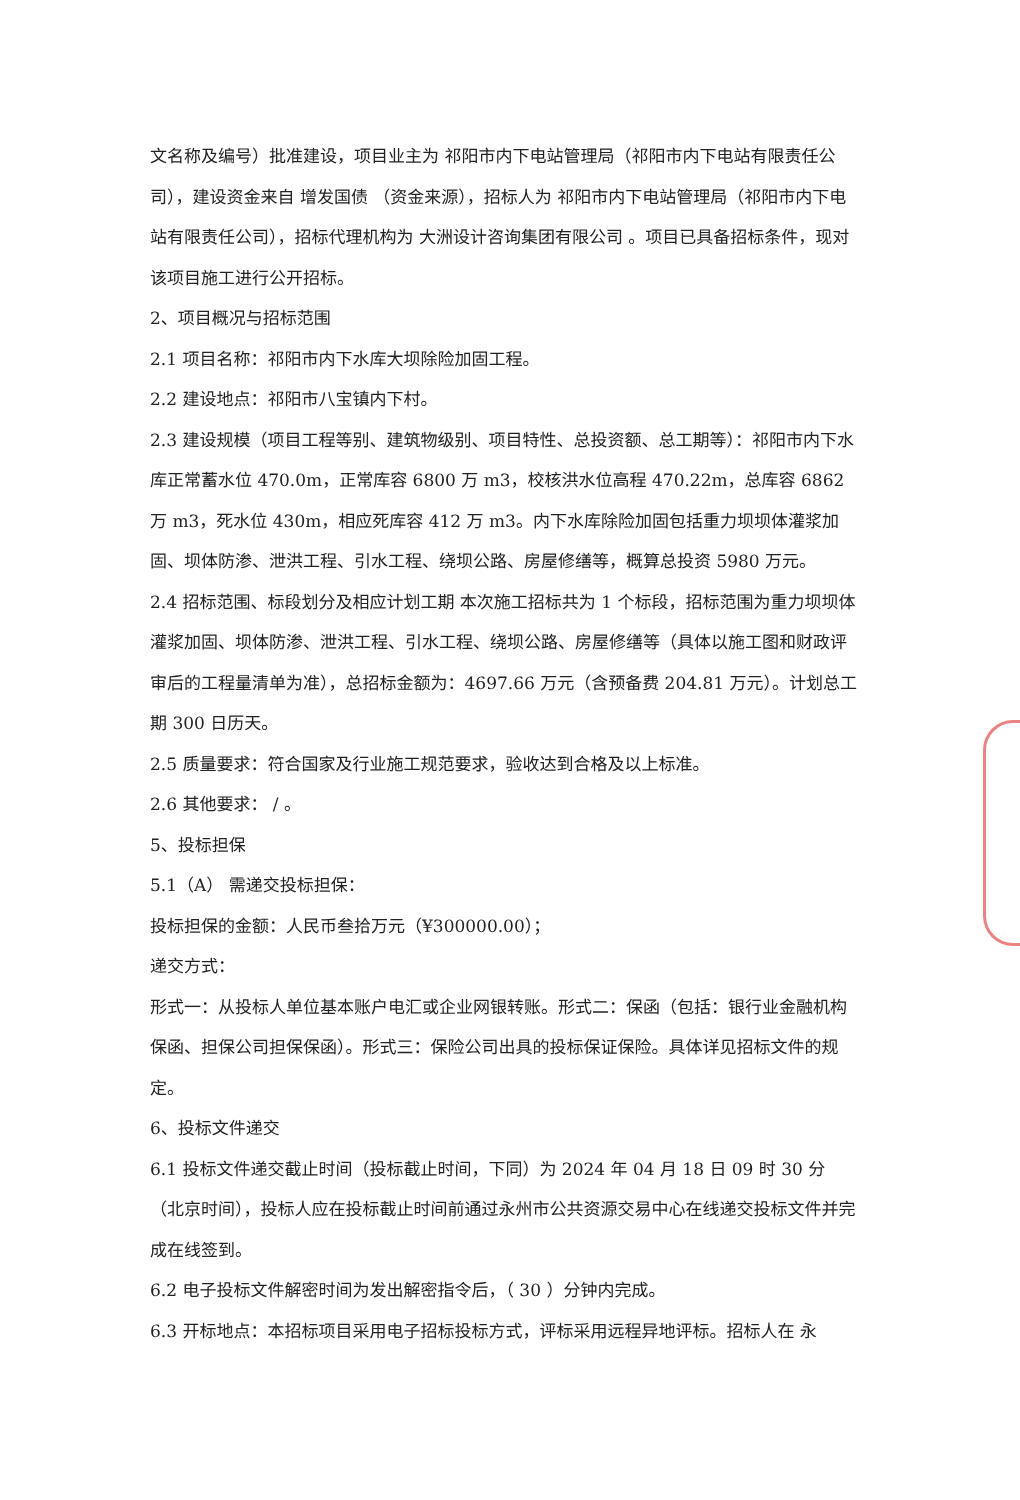文名称及编号）批准建设，项目业主为 祁阳市内下电站管理局（祁阳市内下电站有限责任公司），建设资金来自 增发国债 （资金来源），招标人为 祁阳市内下电站管理局（祁阳市内下电站有限责任公司），招标代理机构为 大洲设计咨询集团有限公司 。项目已具备招标条件，现对该项目施工进行公开招标。
2、项目概况与招标范围
2.1 项目名称：祁阳市内下水库大坝除险加固工程。
2.2 建设地点：祁阳市八宝镇内下村。
2.3 建设规模（项目工程等别、建筑物级别、项目特性、总投资额、总工期等）：祁阳市内下水库正常蓄水位 470.0m，正常库容 6800 万 m3，校核洪水位高程 470.22m，总库容 6862 万 m3，死水位 430m，相应死库容 412 万 m3。内下水库除险加固包括重力坝坝体灌浆加固、坝体防渗、泄洪工程、引水工程、绕坝公路、房屋修缮等，概算总投资 5980 万元。
2.4 招标范围、标段划分及相应计划工期 本次施工招标共为 1 个标段，招标范围为重力坝坝体灌浆加固、坝体防渗、泄洪工程、引水工程、绕坝公路、房屋修缮等（具体以施工图和财政评审后的工程量清单为准），总招标金额为：4697.66 万元（含预备费 204.81 万元）。计划总工期 300 日历天。
2.5 质量要求：符合国家及行业施工规范要求，验收达到合格及以上标准。
2.6 其他要求： / 。
5、投标担保
5.1（A） 需递交投标担保：
投标担保的金额：人民币叁拾万元（¥300000.00）；
递交方式：
形式一：从投标人单位基本账户电汇或企业网银转账。形式二：保函（包括：银行业金融机构保函、担保公司担保保函）。形式三：保险公司出具的投标保证保险。具体详见招标文件的规定。
6、投标文件递交
6.1 投标文件递交截止时间（投标截止时间，下同）为 2024 年 04 月 18 日 09 时 30 分（北京时间），投标人应在投标截止时间前通过永州市公共资源交易中心在线递交投标文件并完成在线签到。
6.2 电子投标文件解密时间为发出解密指令后，（ 30 ）分钟内完成。
6.3 开标地点：本招标项目采用电子招标投标方式，评标采用远程异地评标。招标人在 永